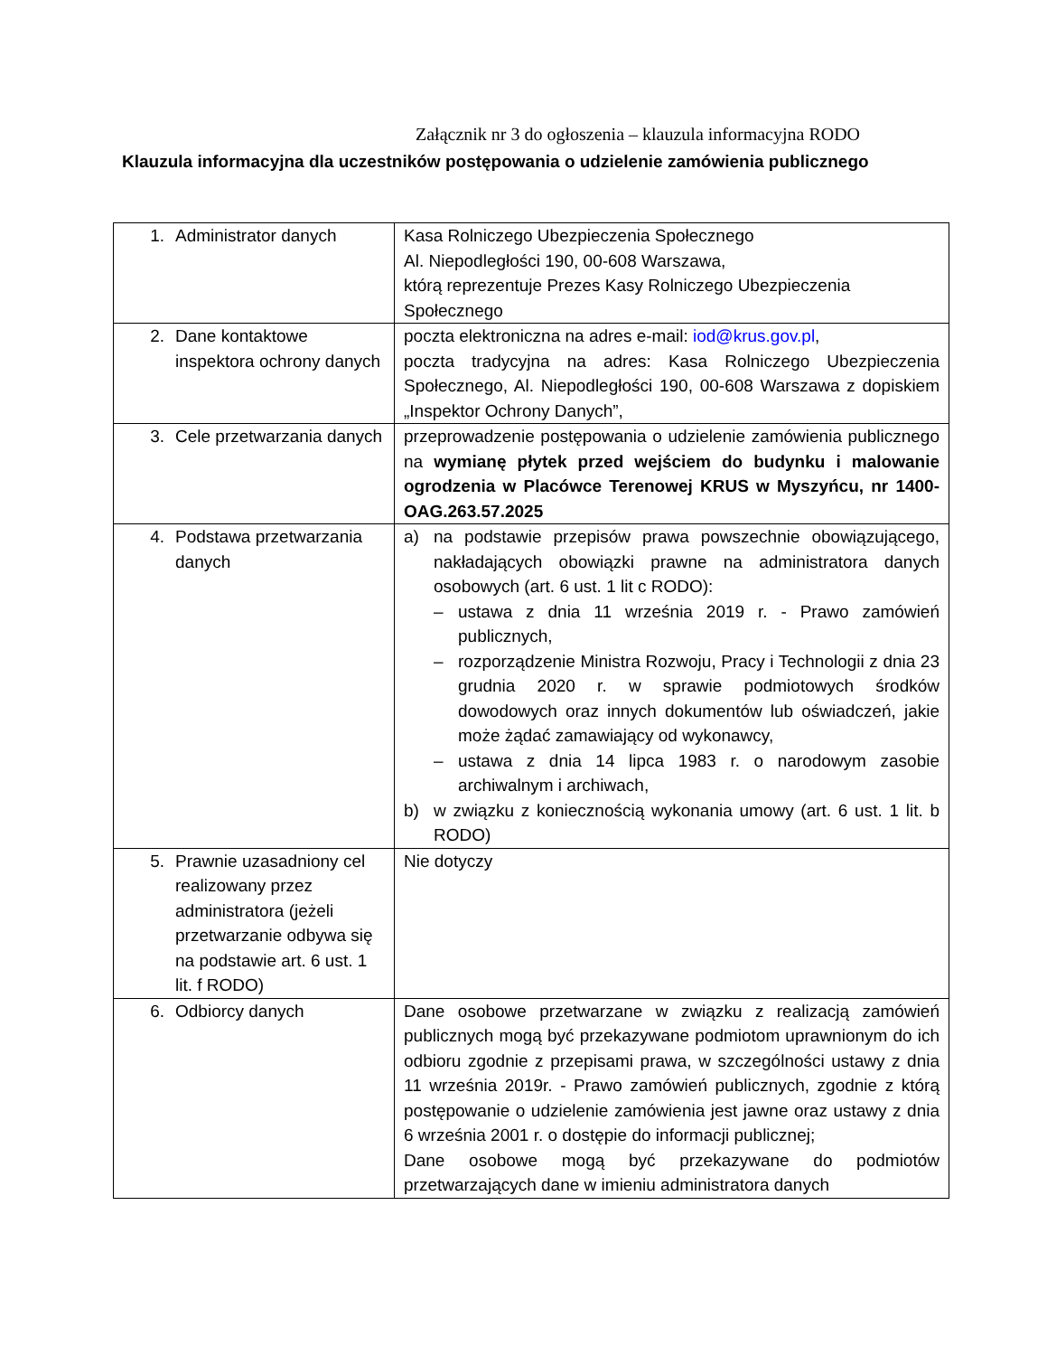Załącznik nr 3 do ogłoszenia – klauzula informacyjna RODO
Klauzula informacyjna dla uczestników postępowania o udzielenie zamówienia publicznego
| 1. Administrator danych | Kasa Rolniczego Ubezpieczenia Społecznego Al. Niepodległości 190, 00-608 Warszawa, którą reprezentuje Prezes Kasy Rolniczego Ubezpieczenia Społecznego |
| 2. Dane kontaktowe inspektora ochrony danych | poczta elektroniczna na adres e-mail: iod@krus.gov.pl , poczta tradycyjna na adres: Kasa Rolniczego Ubezpieczenia Społecznego, Al. Niepodległości 190, 00-608 Warszawa z dopiskiem „Inspektor Ochrony Danych”, |
| 3. Cele przetwarzania danych | przeprowadzenie postępowania o udzielenie zamówienia publicznego na wymianę płytek przed wejściem do budynku i malowanie ogrodzenia w Placówce Terenowej KRUS w Myszyńcu, nr 1400-OAG.263.57.2025 |
| 4. Podstawa przetwarzania danych | a) na podstawie przepisów prawa powszechnie obowiązującego, nakładających obowiązki prawne na administratora danych osobowych (art. 6 ust. 1 lit c RODO): – ustawa z dnia 11 września 2019 r. - Prawo zamówień publicznych, – rozporządzenie Ministra Rozwoju, Pracy i Technologii z dnia 23 grudnia 2020 r. w sprawie podmiotowych środków dowodowych oraz innych dokumentów lub oświadczeń, jakie może żądać zamawiający od wykonawcy, – ustawa z dnia 14 lipca 1983 r. o narodowym zasobie archiwalnym i archiwach, b) w związku z koniecznością wykonania umowy (art. 6 ust. 1 lit. b RODO) |
| 5. Prawnie uzasadniony cel realizowany przez administratora (jeżeli przetwarzanie odbywa się na podstawie art. 6 ust. 1 lit. f RODO) | Nie dotyczy |
| 6. Odbiorcy danych | Dane osobowe przetwarzane w związku z realizacją zamówień publicznych mogą być przekazywane podmiotom uprawnionym do ich odbioru zgodnie z przepisami prawa, w szczególności ustawy z dnia 11 września 2019r. - Prawo zamówień publicznych, zgodnie z którą postępowanie o udzielenie zamówienia jest jawne oraz ustawy z dnia 6 września 2001 r. o dostępie do informacji publicznej; Dane osobowe mogą być przekazywane do podmiotów przetwarzających dane w imieniu administratora danych |